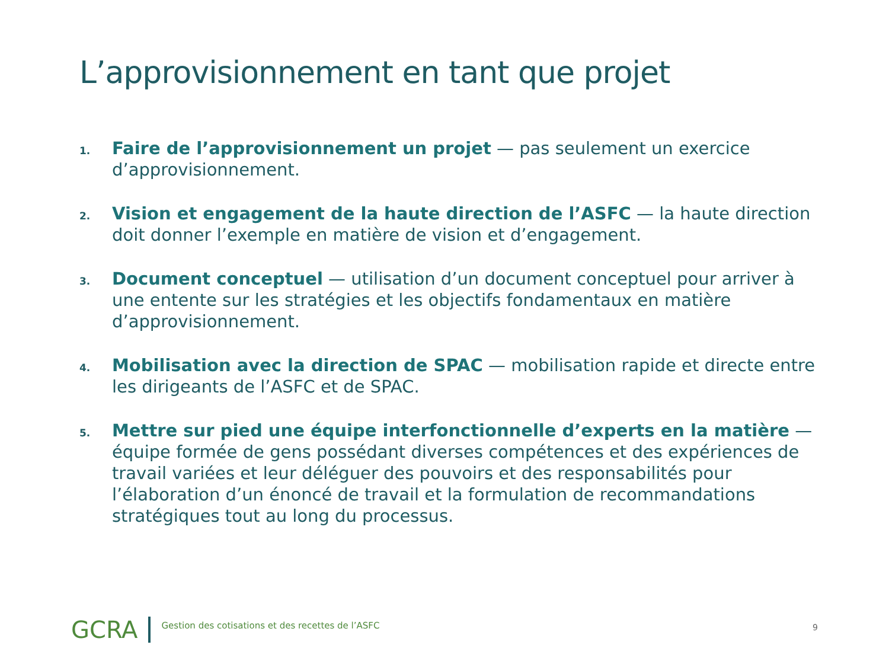L’approvisionnement en tant que projet
1. Faire de l’approvisionnement un projet — pas seulement un exercice d’approvisionnement.
2. Vision et engagement de la haute direction de l’ASFC — la haute direction doit donner l’exemple en matière de vision et d’engagement.
3. Document conceptuel — utilisation d’un document conceptuel pour arriver à une entente sur les stratégies et les objectifs fondamentaux en matière d’approvisionnement.
4. Mobilisation avec la direction de SPAC — mobilisation rapide et directe entre les dirigeants de l’ASFC et de SPAC.
5. Mettre sur pied une équipe interfonctionnelle d’experts en la matière — équipe formée de gens possédant diverses compétences et des expériences de travail variées et leur déléguer des pouvoirs et des responsabilités pour l’élaboration d’un énoncé de travail et la formulation de recommandations stratégiques tout au long du processus.
GCRA Gestion des cotisations et des recettes de l’ASFC
9